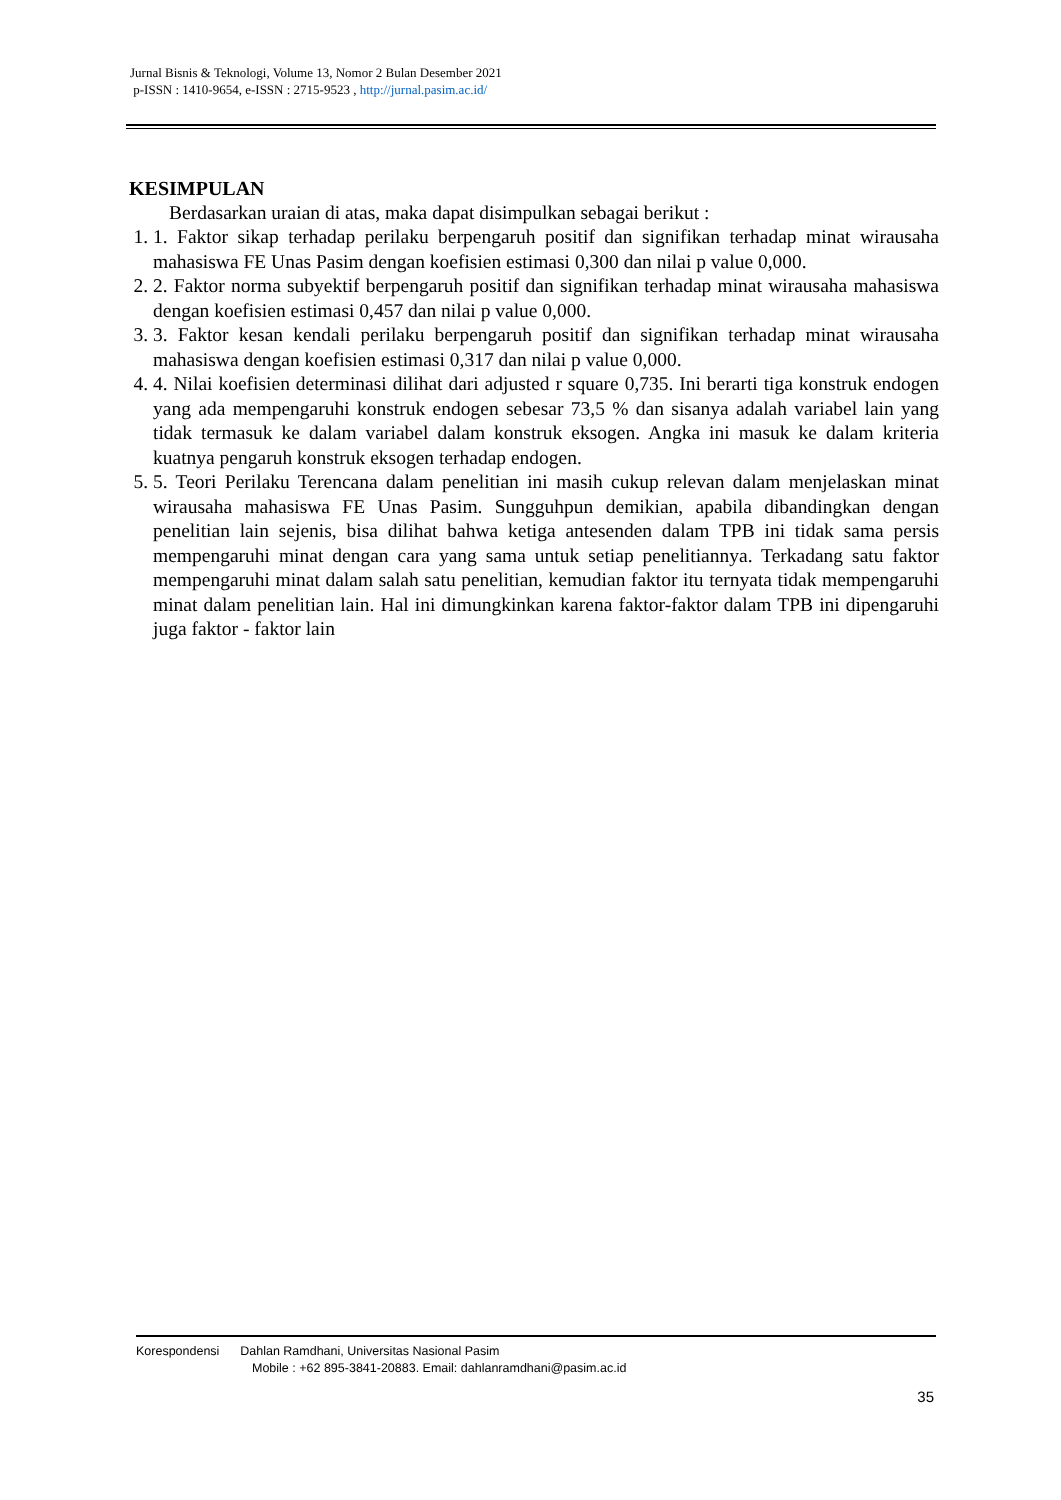Jurnal Bisnis & Teknologi, Volume 13, Nomor 2 Bulan Desember 2021
p-ISSN : 1410-9654, e-ISSN : 2715-9523 , http://jurnal.pasim.ac.id/
KESIMPULAN
Berdasarkan uraian di atas, maka dapat disimpulkan sebagai berikut :
1. 1. Faktor sikap terhadap perilaku berpengaruh positif dan signifikan terhadap minat wirausaha mahasiswa FE Unas Pasim dengan koefisien estimasi 0,300 dan nilai p value 0,000.
2. 2. Faktor norma subyektif berpengaruh positif dan signifikan terhadap minat wirausaha mahasiswa dengan koefisien estimasi 0,457 dan nilai p value 0,000.
3. 3. Faktor kesan kendali perilaku berpengaruh positif dan signifikan terhadap minat wirausaha mahasiswa dengan koefisien estimasi 0,317 dan nilai p value 0,000.
4. 4. Nilai koefisien determinasi dilihat dari adjusted r square 0,735. Ini berarti tiga konstruk endogen yang ada mempengaruhi konstruk endogen sebesar 73,5 % dan sisanya adalah variabel lain yang tidak termasuk ke dalam variabel dalam konstruk eksogen. Angka ini masuk ke dalam kriteria kuatnya pengaruh konstruk eksogen terhadap endogen.
5. 5. Teori Perilaku Terencana dalam penelitian ini masih cukup relevan dalam menjelaskan minat wirausaha mahasiswa FE Unas Pasim. Sungguhpun demikian, apabila dibandingkan dengan penelitian lain sejenis, bisa dilihat bahwa ketiga antesenden dalam TPB ini tidak sama persis mempengaruhi minat dengan cara yang sama untuk setiap penelitiannya. Terkadang satu faktor mempengaruhi minat dalam salah satu penelitian, kemudian faktor itu ternyata tidak mempengaruhi minat dalam penelitian lain. Hal ini dimungkinkan karena faktor-faktor dalam TPB ini dipengaruhi juga faktor - faktor lain
Korespondensi Dahlan Ramdhani, Universitas Nasional Pasim
Mobile : +62 895-3841-20883. Email: dahlanramdhani@pasim.ac.id
35